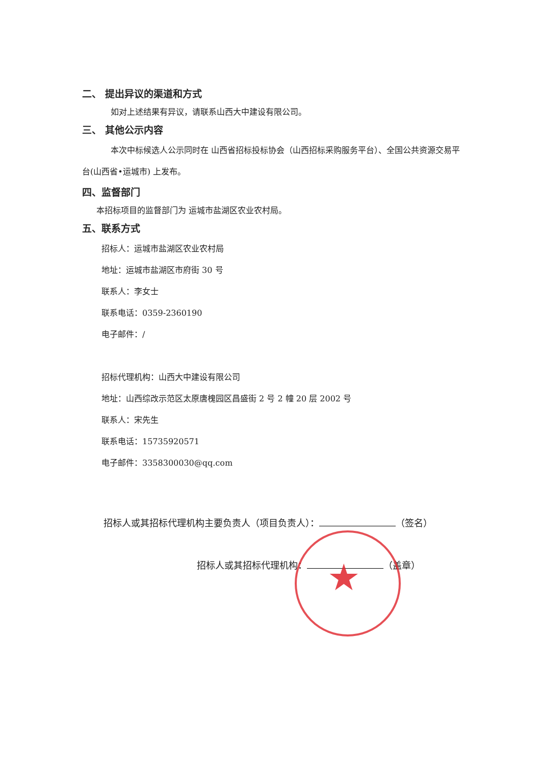★
二、 提出异议的渠道和方式
如对上述结果有异议，请联系山西大中建设有限公司。
三、 其他公示内容
本次中标候选人公示同时在 山西省招标投标协会（山西招标采购服务平台）、全国公共资源交易平台(山西省•运城市) 上发布。
四、监督部门
本招标项目的监督部门为 运城市盐湖区农业农村局。
五、联系方式
招标人：运城市盐湖区农业农村局
地址：运城市盐湖区市府街 30 号
联系人：李女士
联系电话：0359-2360190
电子邮件：/
招标代理机构：山西大中建设有限公司
地址：山西综改示范区太原唐槐园区昌盛街 2 号 2 幢 20 层 2002 号
联系人：宋先生
联系电话：15735920571
电子邮件：3358300030@qq.com
招标人或其招标代理机构主要负责人（项目负责人）： （签名）
招标人或其招标代理机构： （盖章）